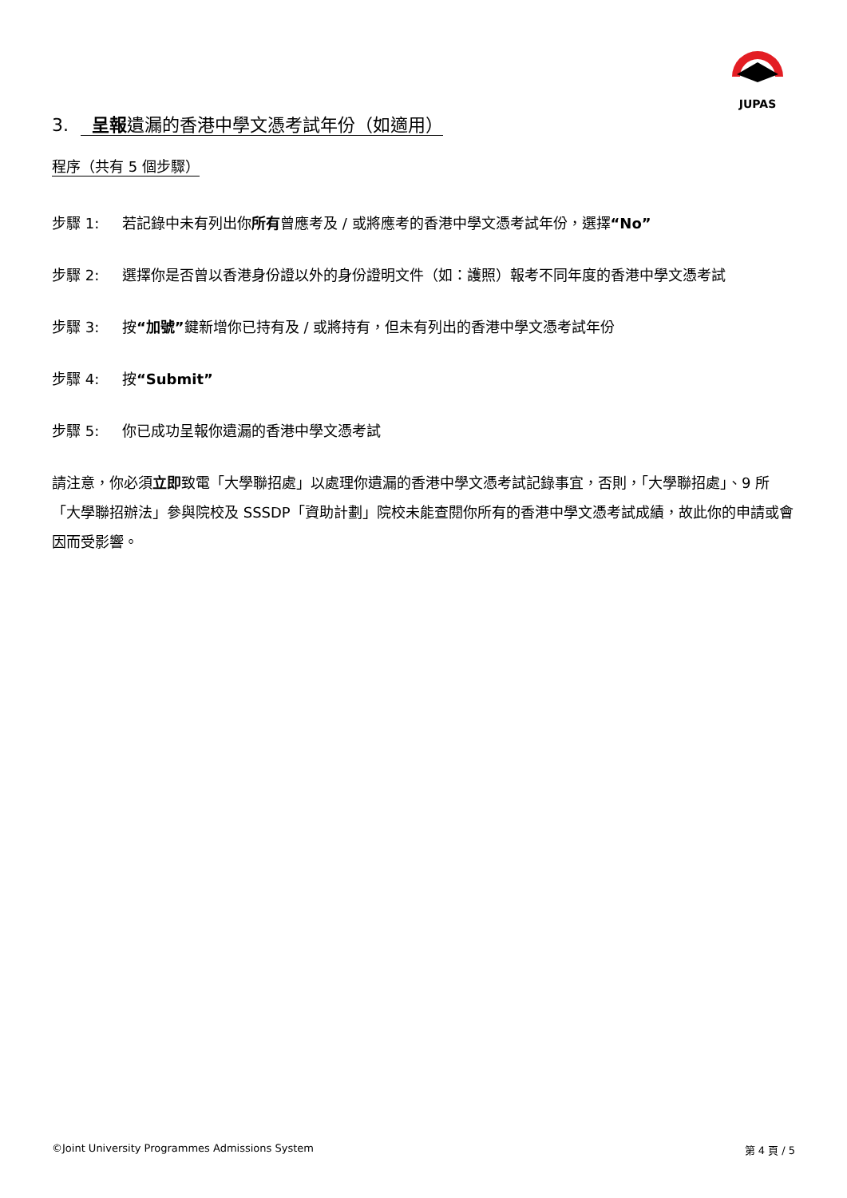JUPAS
3. 呈報遺漏的香港中學文憑考試年份（如適用）
程序（共有 5 個步驟）
步驟 1: 若記錄中未有列出你所有曾應考及 / 或將應考的香港中學文憑考試年份，選擇“No”
步驟 2: 選擇你是否曾以香港身份證以外的身份證明文件（如：護照）報考不同年度的香港中學文憑考試
步驟 3: 按“加號”鍵新增你已持有及 / 或將持有，但未有列出的香港中學文憑考試年份
步驟 4: 按“Submit”
步驟 5: 你已成功呈報你遺漏的香港中學文憑考試
請注意，你必須立即致電「大學聯招處」以處理你遺漏的香港中學文憑考試記錄事宜，否則，「大學聯招處」、9 所「大學聯招辦法」參與院校及 SSSDP「資助計劃」院校未能查閱你所有的香港中學文憑考試成績，故此你的申請或會因而受影響。
©Joint University Programmes Admissions System 第 4 頁 / 5